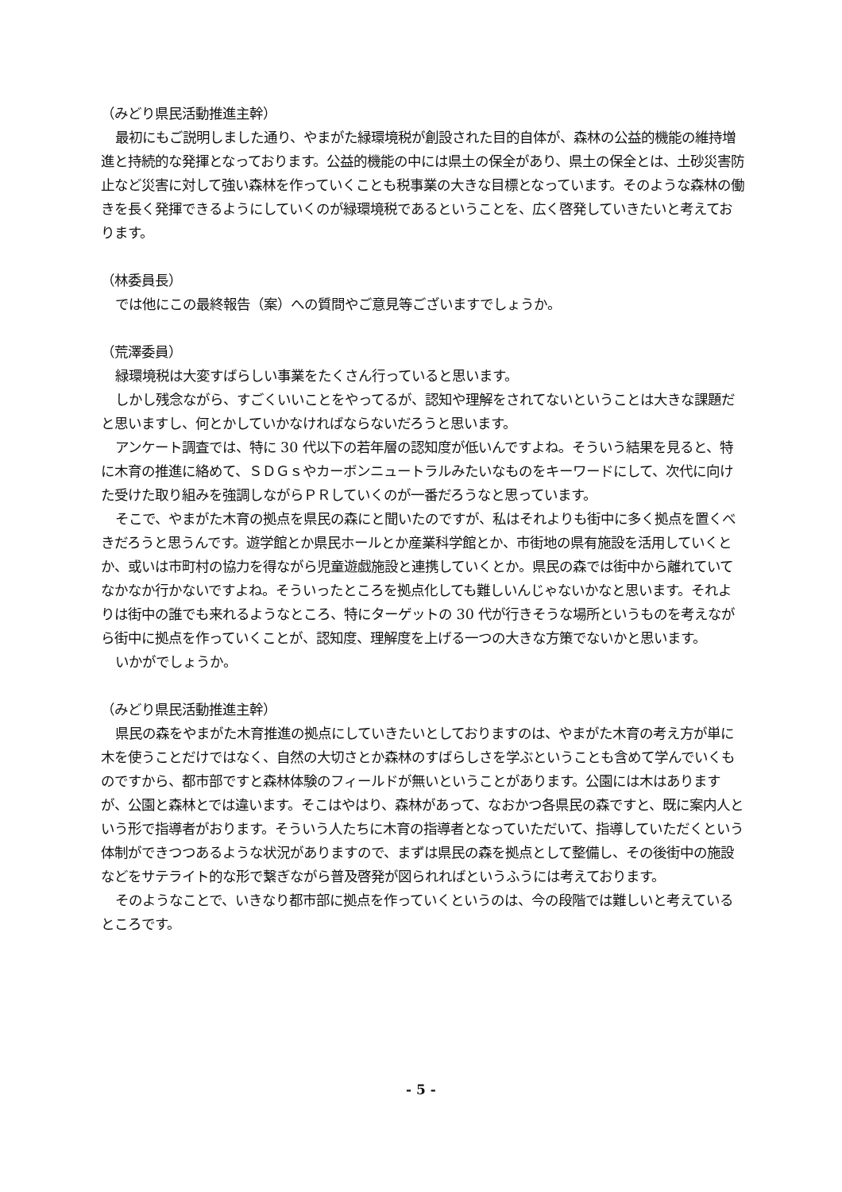（みどり県民活動推進主幹）
最初にもご説明しました通り、やまがた緑環境税が創設された目的自体が、森林の公益的機能の維持増進と持続的な発揮となっております。公益的機能の中には県土の保全があり、県土の保全とは、土砂災害防止など災害に対して強い森林を作っていくことも税事業の大きな目標となっています。そのような森林の働きを長く発揮できるようにしていくのが緑環境税であるということを、広く啓発していきたいと考えております。
（林委員長）
では他にこの最終報告（案）への質問やご意見等ございますでしょうか。
（荒澤委員）
緑環境税は大変すばらしい事業をたくさん行っていると思います。
しかし残念ながら、すごくいいことをやってるが、認知や理解をされてないということは大きな課題だと思いますし、何とかしていかなければならないだろうと思います。
アンケート調査では、特に 30 代以下の若年層の認知度が低いんですよね。そういう結果を見ると、特に木育の推進に絡めて、ＳＤＧｓやカーボンニュートラルみたいなものをキーワードにして、次代に向けた受けた取り組みを強調しながらＰＲしていくのが一番だろうなと思っています。
そこで、やまがた木育の拠点を県民の森にと聞いたのですが、私はそれよりも街中に多く拠点を置くべきだろうと思うんです。遊学館とか県民ホールとか産業科学館とか、市街地の県有施設を活用していくとか、或いは市町村の協力を得ながら児童遊戯施設と連携していくとか。県民の森では街中から離れていてなかなか行かないですよね。そういったところを拠点化しても難しいんじゃないかなと思います。それよりは街中の誰でも来れるようなところ、特にターゲットの 30 代が行きそうな場所というものを考えながら街中に拠点を作っていくことが、認知度、理解度を上げる一つの大きな方策でないかと思います。
いかがでしょうか。
（みどり県民活動推進主幹）
県民の森をやまがた木育推進の拠点にしていきたいとしておりますのは、やまがた木育の考え方が単に木を使うことだけではなく、自然の大切さとか森林のすばらしさを学ぶということも含めて学んでいくものですから、都市部ですと森林体験のフィールドが無いということがあります。公園には木はありますが、公園と森林とでは違います。そこはやはり、森林があって、なおかつ各県民の森ですと、既に案内人という形で指導者がおります。そういう人たちに木育の指導者となっていただいて、指導していただくという体制ができつつあるような状況がありますので、まずは県民の森を拠点として整備し、その後街中の施設などをサテライト的な形で繋ぎながら普及啓発が図られればというふうには考えております。
そのようなことで、いきなり都市部に拠点を作っていくというのは、今の段階では難しいと考えているところです。
- 5 -